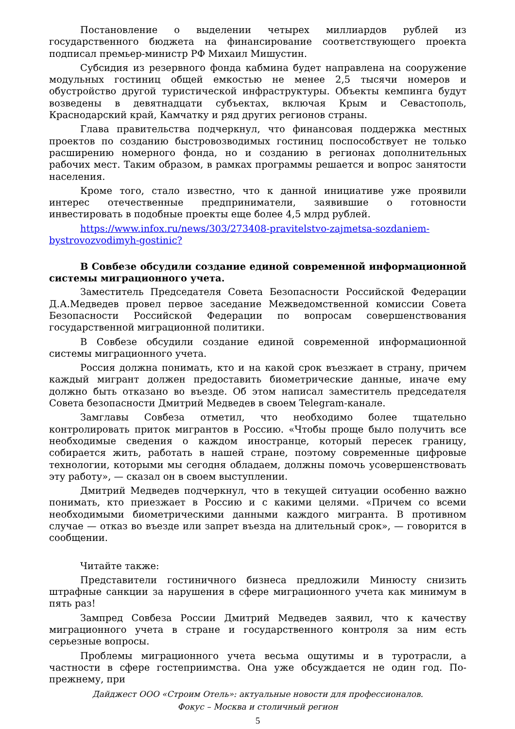Постановление о выделении четырех миллиардов рублей из государственного бюджета на финансирование соответствующего проекта подписал премьер-министр РФ Михаил Мишустин.
Субсидия из резервного фонда кабмина будет направлена на сооружение модульных гостиниц общей емкостью не менее 2,5 тысячи номеров и обустройство другой туристической инфраструктуры. Объекты кемпинга будут возведены в девятнадцати субъектах, включая Крым и Севастополь, Краснодарский край, Камчатку и ряд других регионов страны.
Глава правительства подчеркнул, что финансовая поддержка местных проектов по созданию быстровозводимых гостиниц поспособствует не только расширению номерного фонда, но и созданию в регионах дополнительных рабочих мест. Таким образом, в рамках программы решается и вопрос занятости населения.
Кроме того, стало известно, что к данной инициативе уже проявили интерес отечественные предприниматели, заявившие о готовности инвестировать в подобные проекты еще более 4,5 млрд рублей.
https://www.infox.ru/news/303/273408-pravitelstvo-zajmetsa-sozdaniem-bystrovozvodimyh-gostinic?
В Совбезе обсудили создание единой современной информационной системы миграционного учета.
Заместитель Председателя Совета Безопасности Российской Федерации Д.А.Медведев провел первое заседание Межведомственной комиссии Совета Безопасности Российской Федерации по вопросам совершенствования государственной миграционной политики.
В Совбезе обсудили создание единой современной информационной системы миграционного учета.
Россия должна понимать, кто и на какой срок въезжает в страну, причем каждый мигрант должен предоставить биометрические данные, иначе ему должно быть отказано во въезде. Об этом написал заместитель председателя Совета безопасности Дмитрий Медведев в своем Telegram-канале.
Замглавы Совбеза отметил, что необходимо более тщательно контролировать приток мигрантов в Россию. «Чтобы проще было получить все необходимые сведения о каждом иностранце, который пересек границу, собирается жить, работать в нашей стране, поэтому современные цифровые технологии, которыми мы сегодня обладаем, должны помочь усовершенствовать эту работу», — сказал он в своем выступлении.
Дмитрий Медведев подчеркнул, что в текущей ситуации особенно важно понимать, кто приезжает в Россию и с какими целями. «Причем со всеми необходимыми биометрическими данными каждого мигранта. В противном случае — отказ во въезде или запрет въезда на длительный срок», — говорится в сообщении.
Читайте также:
Представители гостиничного бизнеса предложили Минюсту снизить штрафные санкции за нарушения в сфере миграционного учета как минимум в пять раз!
Зампред Совбеза России Дмитрий Медведев заявил, что к качеству миграционного учета в стране и государственного контроля за ним есть серьезные вопросы.
Проблемы миграционного учета весьма ощутимы и в туротрасли, а частности в сфере гостеприимства. Она уже обсуждается не один год. По-прежнему, при
Дайджест ООО «Строим Отель»: актуальные новости для профессионалов.
Фокус – Москва и столичный регион
5